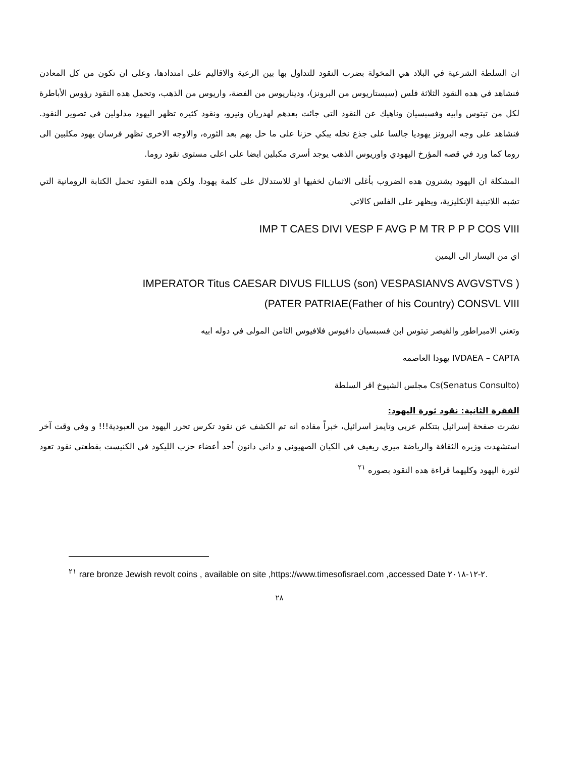ان السلطة الشرعية في البلاد هي المخولة بضرب النقود للتداول بها بين الرعية والاقاليم على امتدادها، وعلى ان تكون من كل المعادن فنشاهد في هده النقود الثلاثة فلس (سيستاريوس من البرونز)، وديناريوس من الفضة، واريوس من الذهب، وتحمل هده النقود رؤوس الأباطرة لكل من تيتوس وابيه وفسبسيان وناهيك عن النقود التي جائت بعدهم لهدريان ونيرو، ونقود كثيره تظهر اليهود مدلولين في تصوير النقود. فنشاهد على وجه البرونز يهوديا جالسا على جذع نخله يبكي حزنا على ما حل بهم بعد الثوره، والاوجه الاخرى تظهر فرسان يهود مكلبين الى روما كما ورد في قصه المؤرخ اليهودي واوريوس الذهب يوجد أسرى مكبلين ايضا على اعلى مستوى نقود روما.
المشكلة ان اليهود يشترون هده الضروب بأغلى الاثمان لخفيها او للاستدلال على كلمة يهودا. ولكن هده النقود تحمل الكتابة الرومانية التي تشبه اللاتينية الإنكليزية، ويظهر على الفلس كالاتي
IMP T CAES DIVI VESP F AVG P M TR P P P COS VIII
اي من اليسار الى اليمين
IMPERATOR Titus CAESAR DIVUS FILLUS (son) VESPASIANVS AVGVSTVS )
(PATER PATRIAE(Father of his Country) CONSVL VIII
وتعني الامبراطور والقيصر تيتوس ابن فسبسيان دافيوس فلافيوس الثامن المولى في دوله ابيه
IVDAEA – CAPTA يهودا العاصمه
(Senatus Consulto)Cs مجلس الشيوخ اقر السلطة
الفقرة الثانية: نقود ثورة اليهود:
نشرت صفحة إسرائيل بتتكلم عربي وتايمز اسرائيل، خبراً مفاده انه تم الكشف عن نقود تكرس تحرر اليهود من العبودية!!! و وفي وقت آخر استشهدت وزيره الثقافة والرياضة ميري ريغيف في الكيان الصهيوني و داني دانون أحد أعضاء حزب الليكود في الكنيست بقطعتي نقود تعود لثورة اليهود وكليهما قراءة هده النقود بصوره <sup>٢١</sup>
<sup>٢١</sup> rare bronze Jewish revolt coins , available on site ,https://www.timesofisrael.com ,accessed Date ٢-١٢-٢٠١٨.
٢٨